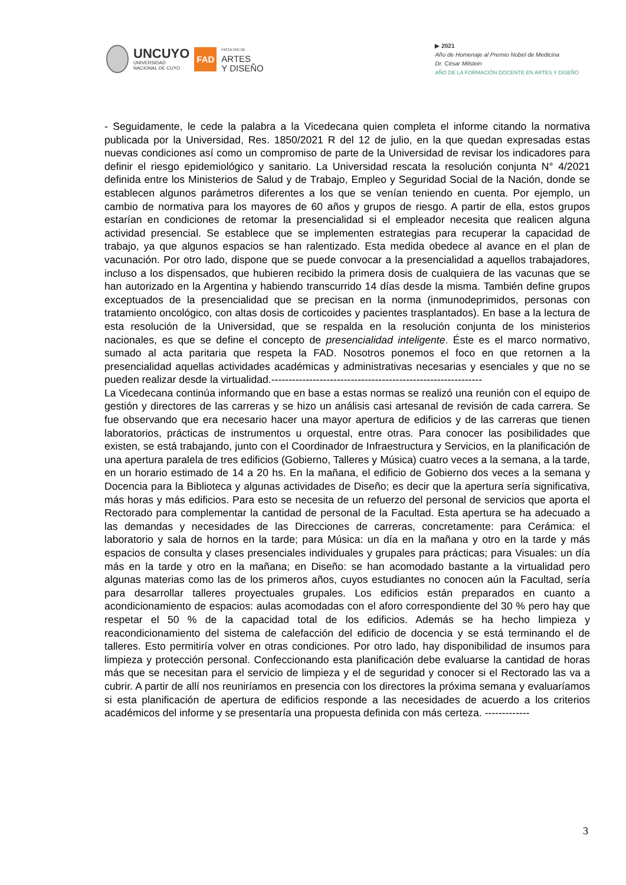UNCUYO
UNIVERSIDAD
NACIONAL DE CUYO
FAD
FACULTAD DE
ARTES
Y DISEÑO
▶ 2021
Año de Homenaje al Premio Nobel de Medicina
Dr. César Milstein
AÑO DE LA FORMACIÓN DOCENTE EN ARTES Y DISEÑO
- Seguidamente, le cede la palabra a la Vicedecana quien completa el informe citando la normativa publicada por la Universidad, Res. 1850/2021 R del 12 de julio, en la que quedan expresadas estas nuevas condiciones así como un compromiso de parte de la Universidad de revisar los indicadores para definir el riesgo epidemiológico y sanitario. La Universidad rescata la resolución conjunta N° 4/2021 definida entre los Ministerios de Salud y de Trabajo, Empleo y Seguridad Social de la Nación, donde se establecen algunos parámetros diferentes a los que se venían teniendo en cuenta. Por ejemplo, un cambio de normativa para los mayores de 60 años y grupos de riesgo. A partir de ella, estos grupos estarían en condiciones de retomar la presencialidad si el empleador necesita que realicen alguna actividad presencial. Se establece que se implementen estrategias para recuperar la capacidad de trabajo, ya que algunos espacios se han ralentizado. Esta medida obedece al avance en el plan de vacunación. Por otro lado, dispone que se puede convocar a la presencialidad a aquellos trabajadores, incluso a los dispensados, que hubieren recibido la primera dosis de cualquiera de las vacunas que se han autorizado en la Argentina y habiendo transcurrido 14 días desde la misma. También define grupos exceptuados de la presencialidad que se precisan en la norma (inmunodeprimidos, personas con tratamiento oncológico, con altas dosis de corticoides y pacientes trasplantados). En base a la lectura de esta resolución de la Universidad, que se respalda en la resolución conjunta de los ministerios nacionales, es que se define el concepto de presencialidad inteligente. Éste es el marco normativo, sumado al acta paritaria que respeta la FAD. Nosotros ponemos el foco en que retornen a la presencialidad aquellas actividades académicas y administrativas necesarias y esenciales y que no se pueden realizar desde la virtualidad.-------------------------------------------------------------
La Vicedecana continúa informando que en base a estas normas se realizó una reunión con el equipo de gestión y directores de las carreras y se hizo un análisis casi artesanal de revisión de cada carrera. Se fue observando que era necesario hacer una mayor apertura de edificios y de las carreras que tienen laboratorios, prácticas de instrumentos u orquestal, entre otras. Para conocer las posibilidades que existen, se está trabajando, junto con el Coordinador de Infraestructura y Servicios, en la planificación de una apertura paralela de tres edificios (Gobierno, Talleres y Música) cuatro veces a la semana, a la tarde, en un horario estimado de 14 a 20 hs. En la mañana, el edificio de Gobierno dos veces a la semana y Docencia para la Biblioteca y algunas actividades de Diseño; es decir que la apertura sería significativa, más horas y más edificios. Para esto se necesita de un refuerzo del personal de servicios que aporta el Rectorado para complementar la cantidad de personal de la Facultad. Esta apertura se ha adecuado a las demandas y necesidades de las Direcciones de carreras, concretamente: para Cerámica: el laboratorio y sala de hornos en la tarde; para Música: un día en la mañana y otro en la tarde y más espacios de consulta y clases presenciales individuales y grupales para prácticas; para Visuales: un día más en la tarde y otro en la mañana; en Diseño: se han acomodado bastante a la virtualidad pero algunas materias como las de los primeros años, cuyos estudiantes no conocen aún la Facultad, sería para desarrollar talleres proyectuales grupales. Los edificios están preparados en cuanto a acondicionamiento de espacios: aulas acomodadas con el aforo correspondiente del 30 % pero hay que respetar el 50 % de la capacidad total de los edificios. Además se ha hecho limpieza y reacondicionamiento del sistema de calefacción del edificio de docencia y se está terminando el de talleres. Esto permitiría volver en otras condiciones. Por otro lado, hay disponibilidad de insumos para limpieza y protección personal. Confeccionando esta planificación debe evaluarse la cantidad de horas más que se necesitan para el servicio de limpieza y el de seguridad y conocer si el Rectorado las va a cubrir. A partir de allí nos reuniríamos en presencia con los directores la próxima semana y evaluaríamos si esta planificación de apertura de edificios responde a las necesidades de acuerdo a los criterios académicos del informe y se presentaría una propuesta definida con más certeza. -------------
3